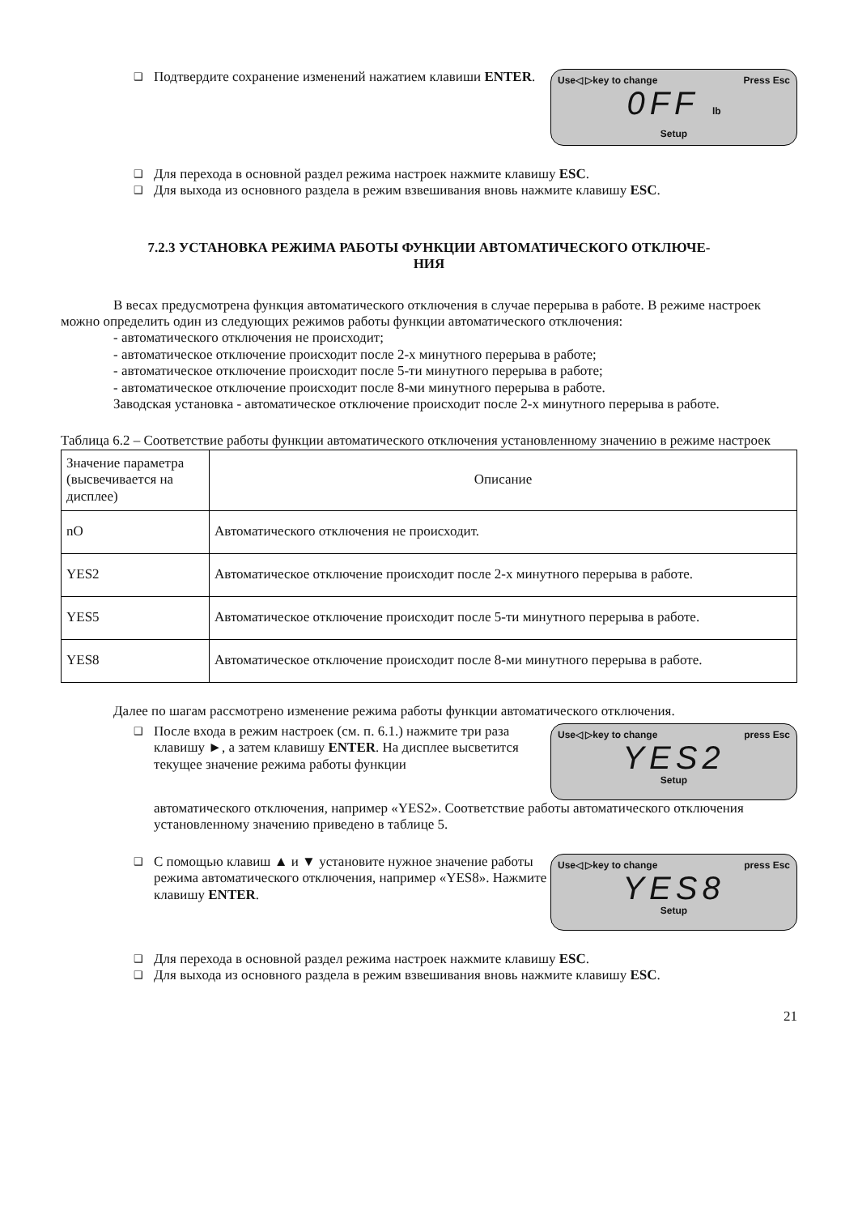❑ Подтвердите сохранение изменений нажатием клавиши ENTER.
Use◁ ▷key to change Press Esc
0FF lb
Setup
❑ Для перехода в основной раздел режима настроек нажмите клавишу ESC.
❑ Для выхода из основного раздела в режим взвешивания вновь нажмите клавишу ESC.
7.2.3 УСТАНОВКА РЕЖИМА РАБОТЫ ФУНКЦИИ АВТОМАТИЧЕСКОГО ОТКЛЮЧЕ-
НИЯ
В весах предусмотрена функция автоматического отключения в случае перерыва в работе. В режиме настроек можно определить один из следующих режимов работы функции автоматического отключения:
- автоматического отключения не происходит;
- автоматическое отключение происходит после 2-х минутного перерыва в работе;
- автоматическое отключение происходит после 5-ти минутного перерыва в работе;
- автоматическое отключение происходит после 8-ми минутного перерыва в работе.
Заводская установка - автоматическое отключение происходит после 2-х минутного перерыва в работе.
Таблица 6.2 – Соответствие работы функции автоматического отключения установленному значению в режиме настроек
| Значение параметра (высвечивается на дисплее) | Описание |
| nO | Автоматического отключения не происходит. |
| YES2 | Автоматическое отключение происходит после 2-х минутного перерыва в работе. |
| YES5 | Автоматическое отключение происходит после 5-ти минутного перерыва в работе. |
| YES8 | Автоматическое отключение происходит после 8-ми минутного перерыва в работе. |
Далее по шагам рассмотрено изменение режима работы функции автоматического отключения.
❑ После входа в режим настроек (см. п. 6.1.) нажмите три раза клавишу ►, а затем клавишу ENTER. На дисплее высветится текущее значение режима работы функции
Use◁ ▷key to change press Esc
YES2
Setup
автоматического отключения, например «YES2». Соответствие работы автоматического отключения установленному значению приведено в таблице 5.
❑ С помощью клавиш ▲ и ▼ установите нужное значение работы режима автоматического отключения, например «YES8». Нажмите клавишу ENTER.
Use◁ ▷key to change press Esc
YES8
Setup
❑ Для перехода в основной раздел режима настроек нажмите клавишу ESC.
❑ Для выхода из основного раздела в режим взвешивания вновь нажмите клавишу ESC.
21